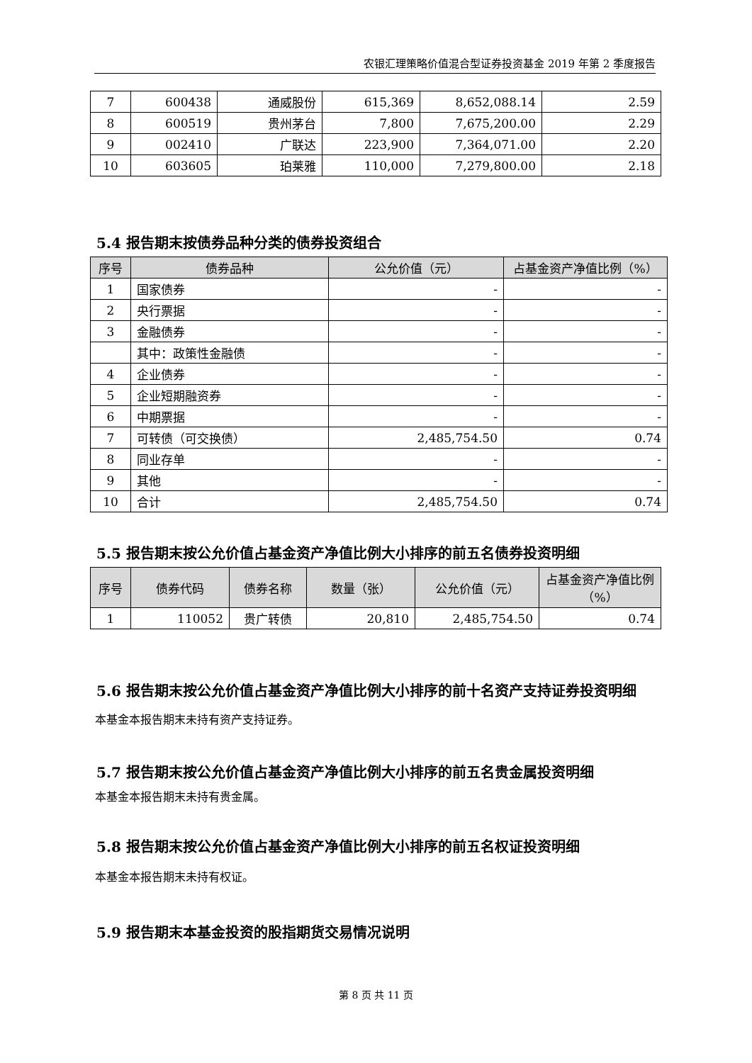农银汇理策略价值混合型证券投资基金 2019 年第 2 季度报告
| 7 | 600438 | 通威股份 | 615,369 | 8,652,088.14 | 2.59 |
| 8 | 600519 | 贵州茅台 | 7,800 | 7,675,200.00 | 2.29 |
| 9 | 002410 | 广联达 | 223,900 | 7,364,071.00 | 2.20 |
| 10 | 603605 | 珀莱雅 | 110,000 | 7,279,800.00 | 2.18 |
5.4 报告期末按债券品种分类的债券投资组合
| 序号 | 债券品种 | 公允价值（元） | 占基金资产净值比例（%） |
| --- | --- | --- | --- |
| 1 | 国家债券 | - | - |
| 2 | 央行票据 | - | - |
| 3 | 金融债券 | - | - |
| | 其中：政策性金融债 | - | - |
| 4 | 企业债券 | - | - |
| 5 | 企业短期融资券 | - | - |
| 6 | 中期票据 | - | - |
| 7 | 可转债（可交换债） | 2,485,754.50 | 0.74 |
| 8 | 同业存单 | - | - |
| 9 | 其他 | - | - |
| 10 | 合计 | 2,485,754.50 | 0.74 |
5.5 报告期末按公允价值占基金资产净值比例大小排序的前五名债券投资明细
| 序号 | 债券代码 | 债券名称 | 数量（张） | 公允价值（元） | 占基金资产净值比例（%） |
| --- | --- | --- | --- | --- | --- |
| 1 | 110052 | 贵广转债 | 20,810 | 2,485,754.50 | 0.74 |
5.6 报告期末按公允价值占基金资产净值比例大小排序的前十名资产支持证券投资明细
本基金本报告期末未持有资产支持证券。
5.7 报告期末按公允价值占基金资产净值比例大小排序的前五名贵金属投资明细
本基金本报告期末未持有贵金属。
5.8 报告期末按公允价值占基金资产净值比例大小排序的前五名权证投资明细
本基金本报告期末未持有权证。
5.9 报告期末本基金投资的股指期货交易情况说明
第 8 页 共 11 页